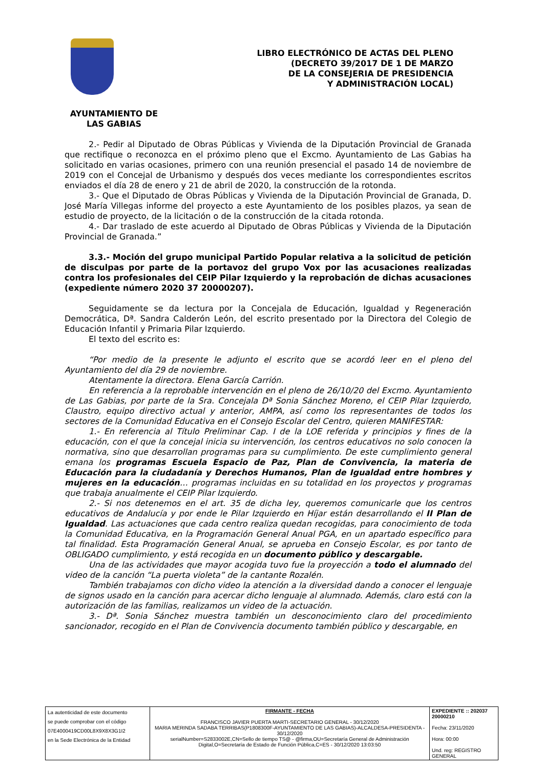LIBRO ELECTRÓNICO DE ACTAS DEL PLENO
(DECRETO 39/2017 DE 1 DE MARZO
DE LA CONSEJERIA DE PRESIDENCIA
Y ADMINISTRACIÓN LOCAL)
AYUNTAMIENTO DE
LAS GABIAS
2.- Pedir al Diputado de Obras Públicas y Vivienda de la Diputación Provincial de Granada que rectifique o reconozca en el próximo pleno que el Excmo. Ayuntamiento de Las Gabias ha solicitado en varias ocasiones, primero con una reunión presencial el pasado 14 de noviembre de 2019 con el Concejal de Urbanismo y después dos veces mediante los correspondientes escritos enviados el día 28 de enero y 21 de abril de 2020, la construcción de la rotonda.
3.- Que el Diputado de Obras Públicas y Vivienda de la Diputación Provincial de Granada, D. José María Villegas informe del proyecto a este Ayuntamiento de los posibles plazos, ya sean de estudio de proyecto, de la licitación o de la construcción de la citada rotonda.
4.- Dar traslado de este acuerdo al Diputado de Obras Públicas y Vivienda de la Diputación Provincial de Granada.”
3.3.- Moción del grupo municipal Partido Popular relativa a la solicitud de petición de disculpas por parte de la portavoz del grupo Vox por las acusaciones realizadas contra los profesionales del CEIP Pilar Izquierdo y la reprobación de dichas acusaciones (expediente número 2020 37 20000207).
Seguidamente se da lectura por la Concejala de Educación, Igualdad y Regeneración Democrática, Dª. Sandra Calderón León, del escrito presentado por la Directora del Colegio de Educación Infantil y Primaria Pilar Izquierdo.
El texto del escrito es:
“Por medio de la presente le adjunto el escrito que se acordó leer en el pleno del Ayuntamiento del día 29 de noviembre.
Atentamente la directora. Elena García Carrión.
En referencia a la reprobable intervención en el pleno de 26/10/20 del Excmo. Ayuntamiento de Las Gabias, por parte de la Sra. Concejala Dª Sonia Sánchez Moreno, el CEIP Pilar Izquierdo, Claustro, equipo directivo actual y anterior, AMPA, así como los representantes de todos los sectores de la Comunidad Educativa en el Consejo Escolar del Centro, quieren MANIFESTAR:
1.- En referencia al Título Preliminar Cap. I de la LOE referida y principios y fines de la educación, con el que la concejal inicia su intervención, los centros educativos no solo conocen la normativa, sino que desarrollan programas para su cumplimiento. De este cumplimiento general emana los programas Escuela Espacio de Paz, Plan de Convivencia, la materia de Educación para la ciudadanía y Derechos Humanos, Plan de Igualdad entre hombres y mujeres en la educación… programas incluidas en su totalidad en los proyectos y programas que trabaja anualmente el CEIP Pilar Izquierdo.
2.- Si nos detenemos en el art. 35 de dicha ley, queremos comunicarle que los centros educativos de Andalucía y por ende le Pilar Izquierdo en Híjar están desarrollando el II Plan de Igualdad. Las actuaciones que cada centro realiza quedan recogidas, para conocimiento de toda la Comunidad Educativa, en la Programación General Anual PGA, en un apartado específico para tal finalidad. Esta Programación General Anual, se aprueba en Consejo Escolar, es por tanto de OBLIGADO cumplimiento, y está recogida en un documento público y descargable.
Una de las actividades que mayor acogida tuvo fue la proyección a todo el alumnado del video de la canción “La puerta violeta” de la cantante Rozalén.
También trabajamos con dicho video la atención a la diversidad dando a conocer el lenguaje de signos usado en la canción para acercar dicho lenguaje al alumnado. Además, claro está con la autorización de las familias, realizamos un video de la actuación.
3.- Dª. Sonia Sánchez muestra también un desconocimiento claro del procedimiento sancionador, recogido en el Plan de Convivencia documento también público y descargable, en
| La autenticidad de este documento se puede comprobar con el código 07E4000419CD00L8X9X8X3G1I2 en la Sede Electrónica de la Entidad | FIRMANTE - FECHA FRANCISCO JAVIER PUERTA MARTI-SECRETARIO GENERAL - 30/12/2020 MARIA MERINDA SADABA TERRIBAS(P1808300F-AYUNTAMIENTO DE LAS GABIAS)-ALCALDESA-PRESIDENTA - 30/12/2020 serialNumber=S2833002E,CN=Sello de tiempo TS@ - @firma,OU=Secretaría General de Administración Digital,O=Secretaría de Estado de Función Pública,C=ES - 30/12/2020 13:03:50 | EXPEDIENTE :: 202037 20000210 Fecha: 23/11/2020 Hora: 00:00 Und. reg: REGISTRO GENERAL |